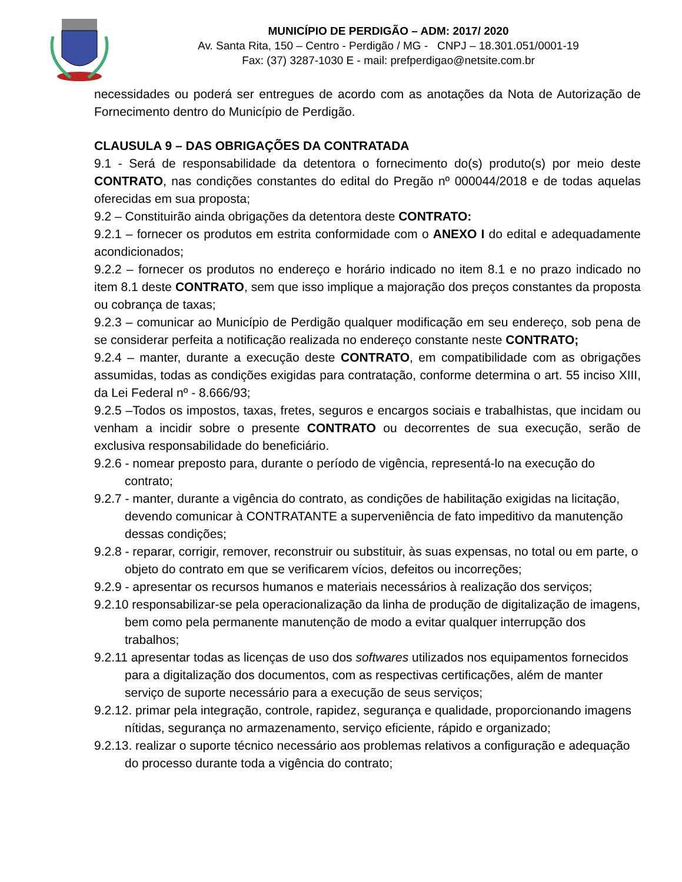MUNICÍPIO DE PERDIGÃO – ADM: 2017/ 2020
Av. Santa Rita, 150 – Centro - Perdigão / MG - CNPJ – 18.301.051/0001-19
Fax: (37) 3287-1030 E - mail: prefperdigao@netsite.com.br
necessidades ou poderá ser entregues de acordo com as anotações da Nota de Autorização de Fornecimento dentro do Município de Perdigão.
CLAUSULA 9 – DAS OBRIGAÇÕES DA CONTRATADA
9.1 - Será de responsabilidade da detentora o fornecimento do(s) produto(s) por meio deste CONTRATO, nas condições constantes do edital do Pregão nº 000044/2018 e de todas aquelas oferecidas em sua proposta;
9.2 – Constituirão ainda obrigações da detentora deste CONTRATO:
9.2.1 – fornecer os produtos em estrita conformidade com o ANEXO I do edital e adequadamente acondicionados;
9.2.2 – fornecer os produtos no endereço e horário indicado no item 8.1 e no prazo indicado no item 8.1 deste CONTRATO, sem que isso implique a majoração dos preços constantes da proposta ou cobrança de taxas;
9.2.3 – comunicar ao Município de Perdigão qualquer modificação em seu endereço, sob pena de se considerar perfeita a notificação realizada no endereço constante neste CONTRATO;
9.2.4 – manter, durante a execução deste CONTRATO, em compatibilidade com as obrigações assumidas, todas as condições exigidas para contratação, conforme determina o art. 55 inciso XIII, da Lei Federal nº - 8.666/93;
9.2.5 –Todos os impostos, taxas, fretes, seguros e encargos sociais e trabalhistas, que incidam ou venham a incidir sobre o presente CONTRATO ou decorrentes de sua execução, serão de exclusiva responsabilidade do beneficiário.
9.2.6 - nomear preposto para, durante o período de vigência, representá-lo na execução do contrato;
9.2.7 - manter, durante a vigência do contrato, as condições de habilitação exigidas na licitação, devendo comunicar à CONTRATANTE a superveniência de fato impeditivo da manutenção dessas condições;
9.2.8 - reparar, corrigir, remover, reconstruir ou substituir, às suas expensas, no total ou em parte, o objeto do contrato em que se verificarem vícios, defeitos ou incorreções;
9.2.9 - apresentar os recursos humanos e materiais necessários à realização dos serviços;
9.2.10 responsabilizar-se pela operacionalização da linha de produção de digitalização de imagens, bem como pela permanente manutenção de modo a evitar qualquer interrupção dos trabalhos;
9.2.11 apresentar todas as licenças de uso dos softwares utilizados nos equipamentos fornecidos para a digitalização dos documentos, com as respectivas certificações, além de manter serviço de suporte necessário para a execução de seus serviços;
9.2.12. primar pela integração, controle, rapidez, segurança e qualidade, proporcionando imagens nítidas, segurança no armazenamento, serviço eficiente, rápido e organizado;
9.2.13. realizar o suporte técnico necessário aos problemas relativos a configuração e adequação do processo durante toda a vigência do contrato;